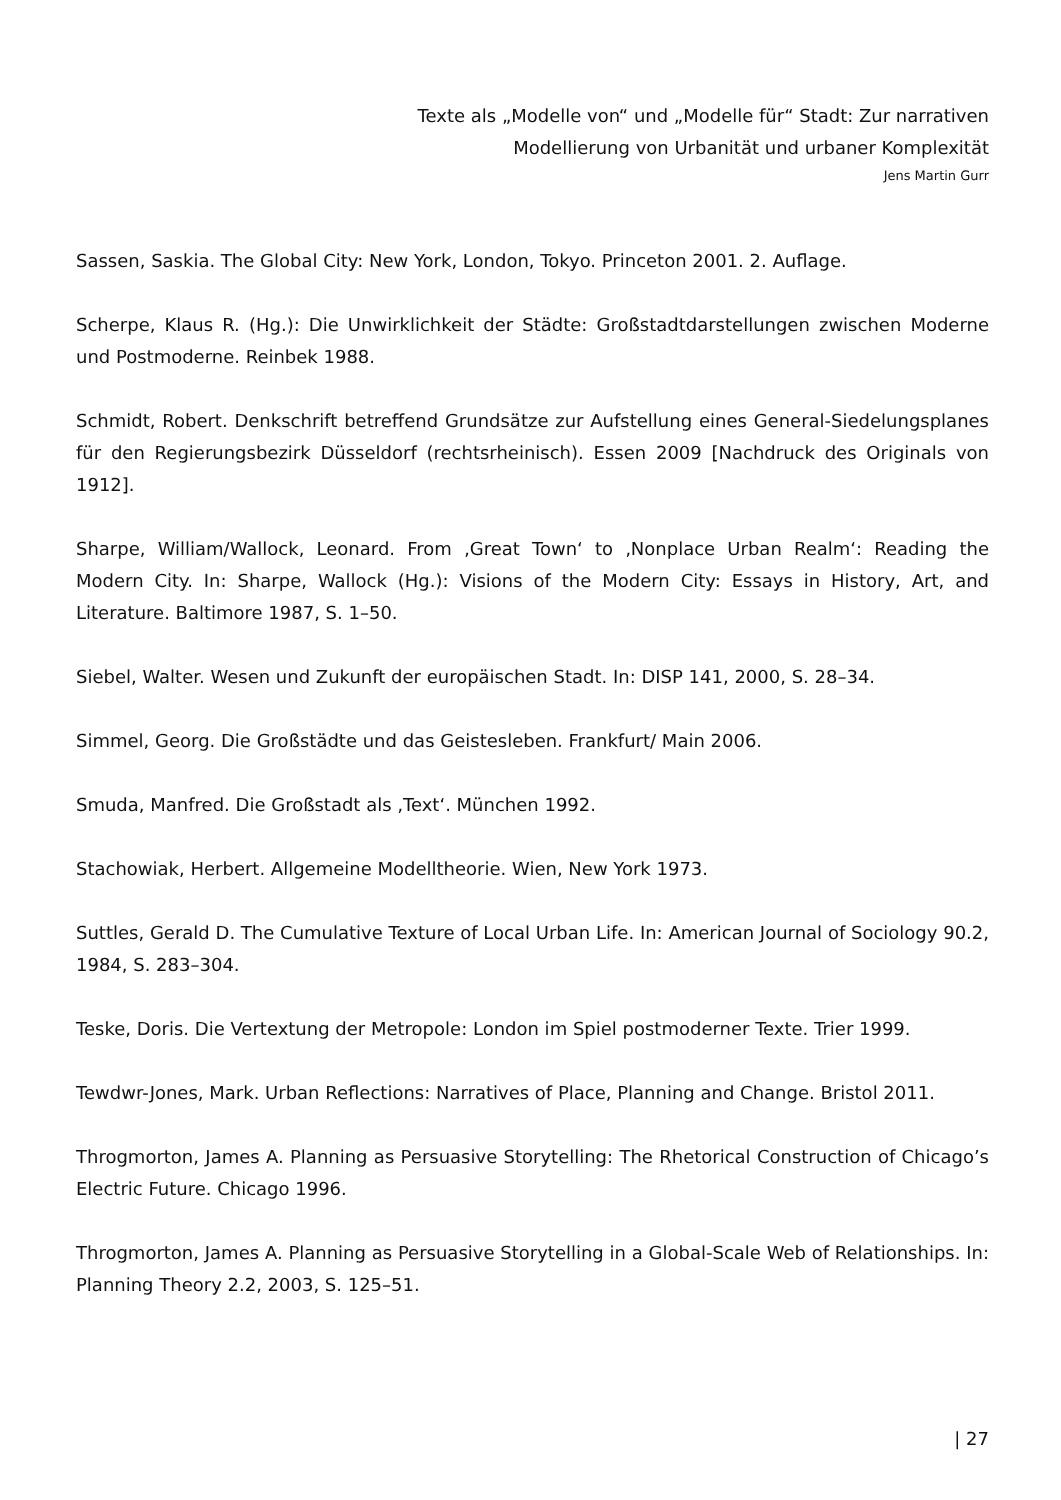Texte als „Modelle von“ und „Modelle für“ Stadt: Zur narrativen
Modellierung von Urbanität und urbaner Komplexität
Jens Martin Gurr
Sassen, Saskia. The Global City: New York, London, Tokyo. Princeton 2001. 2. Auflage.
Scherpe, Klaus R. (Hg.): Die Unwirklichkeit der Städte: Großstadtdarstellungen zwischen Moderne und Postmoderne. Reinbek 1988.
Schmidt, Robert. Denkschrift betreffend Grundsätze zur Aufstellung eines General-Siedelungsplanes für den Regierungsbezirk Düsseldorf (rechtsrheinisch). Essen 2009 [Nachdruck des Originals von 1912].
Sharpe, William/Wallock, Leonard. From ‚Great Town‘ to ‚Nonplace Urban Realm‘: Reading the Modern City. In: Sharpe, Wallock (Hg.): Visions of the Modern City: Essays in History, Art, and Literature. Baltimore 1987, S. 1–50.
Siebel, Walter. Wesen und Zukunft der europäischen Stadt. In: DISP 141, 2000, S. 28–34.
Simmel, Georg. Die Großstädte und das Geistesleben. Frankfurt/ Main 2006.
Smuda, Manfred. Die Großstadt als ‚Text‘. München 1992.
Stachowiak, Herbert. Allgemeine Modelltheorie. Wien, New York 1973.
Suttles, Gerald D. The Cumulative Texture of Local Urban Life. In: American Journal of Sociology 90.2, 1984, S. 283–304.
Teske, Doris. Die Vertextung der Metropole: London im Spiel postmoderner Texte. Trier 1999.
Tewdwr-Jones, Mark. Urban Reflections: Narratives of Place, Planning and Change. Bristol 2011.
Throgmorton, James A. Planning as Persuasive Storytelling: The Rhetorical Construction of Chicago’s Electric Future. Chicago 1996.
Throgmorton, James A. Planning as Persuasive Storytelling in a Global-Scale Web of Relationships. In: Planning Theory 2.2, 2003, S. 125–51.
| 27